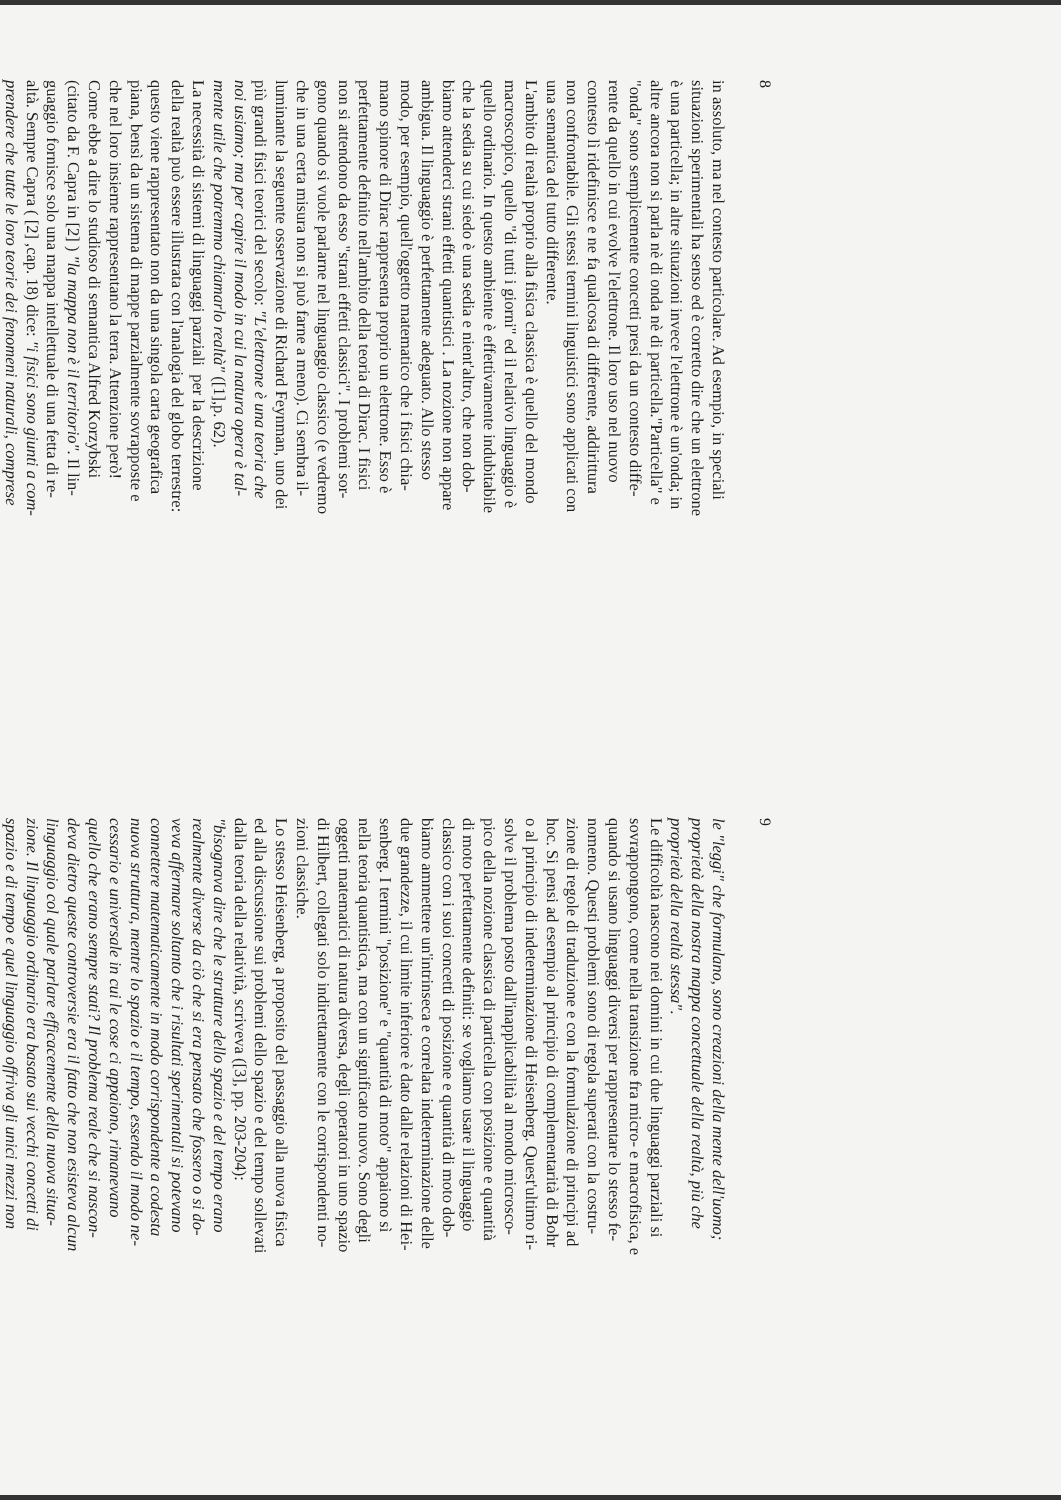8
in assoluto, ma nel contesto particolare. Ad esempio, in speciali
situazioni sperimentali ha senso ed è corretto dire che un elettrone
è una particella; in altre situazioni invece l'elettrone è un'onda; in
altre ancora non si parla nè di onda nè di particella."Particella" e
"onda" sono semplicemente concetti presi da un contesto diffe-
rente da quello in cui evolve l'elettrone. Il loro uso nel nuovo
contesto lì ridefinisce e ne fa qualcosa di differente, addirittura
non confrontabile. Gli stessi termini linguistici sono applicati con
una semantica del tutto differente.
L'ambito di realtà proprio alla fisica classica è quello del mondo
macroscopico, quello "di tutti i giorni" ed il relativo linguaggio è
quello ordinario. In questo ambiente è effettivamente indubitabile
che la sedia su cui siedo è una sedia e nient'altro, che non dob-
biamo attenderci strani effetti quantistici . La nozione non appare
ambigua. Il linguaggio è perfettamente adeguato. Allo stesso
modo, per esempio, quell'oggetto matematico che i fisici chia-
mano spinore di Dirac rappresenta proprio un elettrone. Esso è
perfettamente definito nell'ambito della teoria di Dirac. I fisici
non si attendono da esso "strani effetti classici". I problemi sor-
gono quando si vuole parlarne nel linguaggio classico (e vedremo
che in una certa misura non si può farne a meno). Ci sembra il-
luminante la seguente osservazione di Richard Feynman, uno dei
più grandi fisici teorici del secolo: "L'elettrone è una teoria che
noi usiamo; ma per capire il modo in cui la natura opera è tal-
mente utile che potremmo chiamarlo realtà" ([1],p. 62).
La necessità di sistemi di linguaggi parziali per la descrizione
della realtà può essere illustrata con l'analogia del globo terrestre:
questo viene rappresentato non da una singola carta geografica
piana, bensì da un sistema di mappe parzialmente sovrapposte e
che nel loro insieme rappresentano la terra. Attenzione però!
Come ebbe a dire lo studioso di semantica Alfred Korzybski
(citato da F. Capra in [2] ) "la mappa non è il territorio". Il lin-
guaggio fornisce solo una mappa intellettuale di una fetta di re-
altà. Sempre Capra ( [2] ,cap. 18) dice: "i fisici sono giunti a com-
prendere che tutte le loro teorie dei fenomeni naturali, comprese
9
le "leggi" che formulano, sono creazioni della mente dell'uomo;
proprietà della nostra mappa concettuale della realtà, più che
proprietà della realtà stessa".
Le difficoltà nascono nei domini in cui due linguaggi parziali si
sovrappongono, come nella transizione fra micro- e macrofisica, e
quando si usano linguaggi diversi per rappresentare lo stesso fe-
nomeno. Questi problemi sono di regola superati con la costru-
zione di regole di traduzione e con la formulazione di principi ad
hoc. Si pensi ad esempio al principio di complementarità di Bohr
o al principio di indeterminazione di Heisenberg. Quest'ultimo ri-
solve il problema posto dall'inapplicabilità al mondo microsco-
pico della nozione classica di particella con posizione e quantità
di moto perfettamente definiti: se vogliamo usare il linguaggio
classico con i suoi concetti di posizione e quantità di moto dob-
biamo ammettere un'intrinseca e correlata indeterminazione delle
due grandezze, il cui limite inferiore è dato dalle relazioni di Hei-
senberg. I termini "posizione" e "quantità di moto" appaiono sì
nella teoria quantistica, ma con un significato nuovo. Sono degli
oggetti matematici di natura diversa, degli operatori in uno spazio
di Hilbert, collegati solo indirettamente con le corrispondenti no-
zioni classiche.
Lo stesso Heisenberg, a proposito del passaggio alla nuova fisica
ed alla discussione sui problemi dello spazio e del tempo sollevati
dalla teoria della relatività, scriveva ([3], pp. 203-204):
"bisognava dire che le strutture dello spazio e del tempo erano
realmente diverse da ciò che si era pensato che fossero o si do-
veva affermare soltanto che i risultati sperimentali si potevano
connettere matematicamente in modo corrispondente a codesta
nuova struttura, mentre lo spazio e il tempo, essendo il modo ne-
cessario e universale in cui le cose ci appaiono, rimanevano
quello che erano sempre stati? Il problema reale che si nascon-
deva dietro queste controversie era il fatto che non esisteva alcun
linguaggio col quale parlare efficacemente della nuova situa-
zione. Il linguaggio ordinario era basato sui vecchi concetti di
spazio e di tempo e quel linguaggio offriva gli unici mezzi non